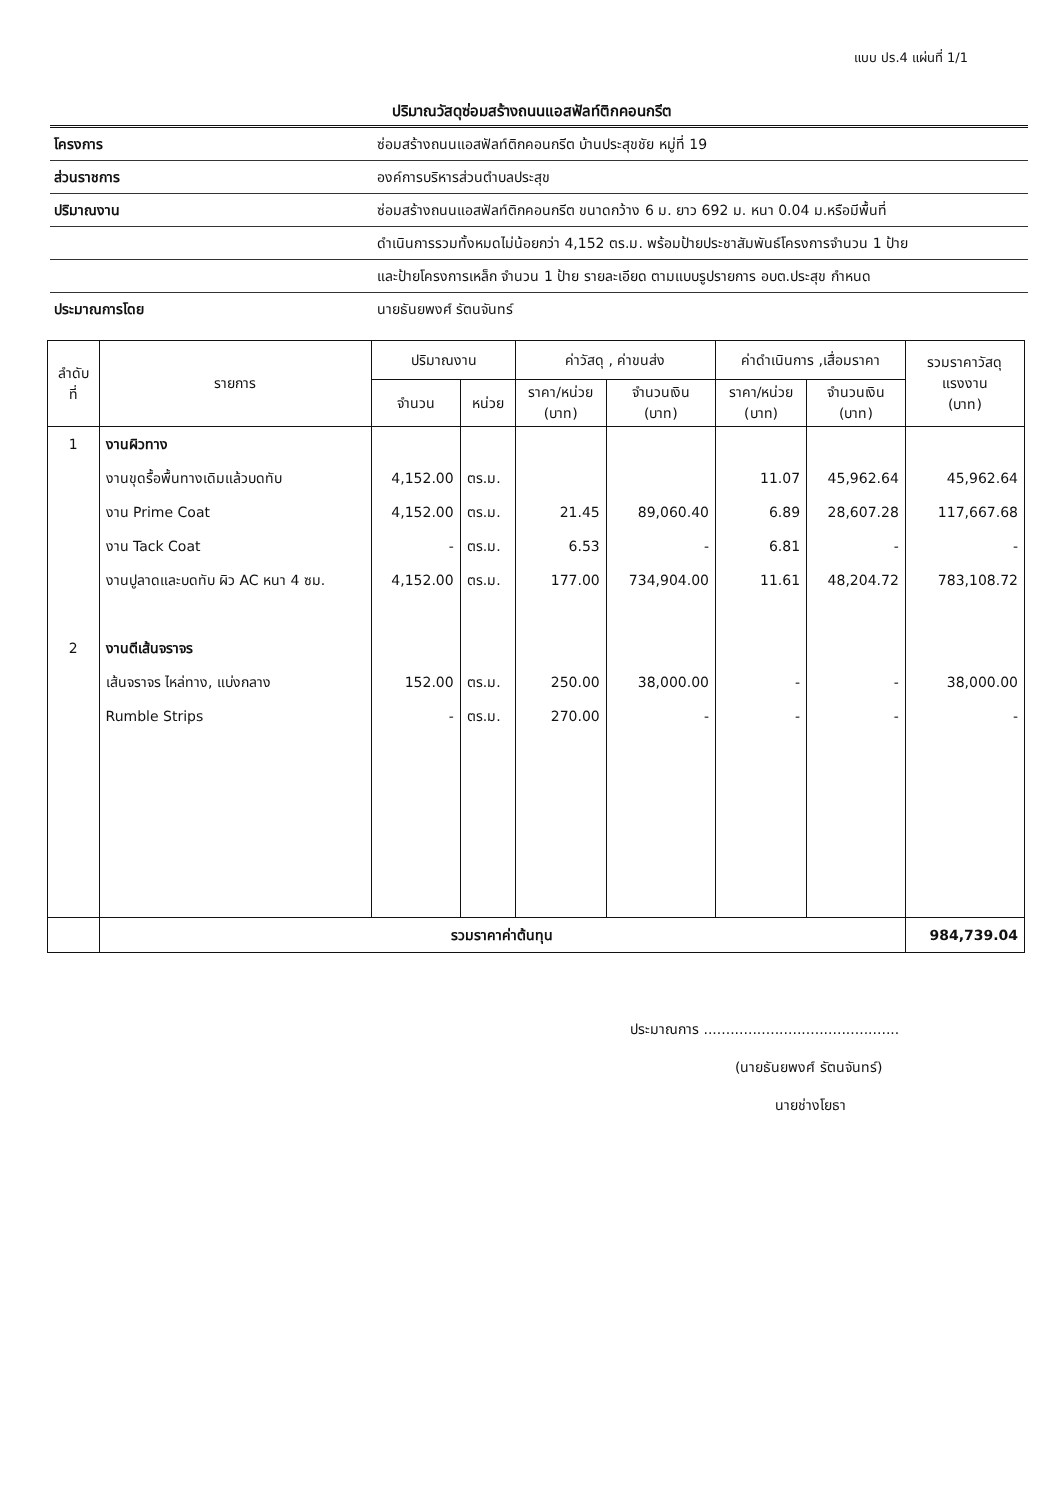แบบ ปร.4 แผ่นที่ 1/1
ปริมาณวัสดุซ่อมสร้างถนนแอสฟัลท์ติกคอนกรีต
| โครงการ | ซ่อมสร้างถนนแอสฟัลท์ติกคอนกรีต บ้านประสุขชัย หมู่ที่ 19 |
| ส่วนราชการ | องค์การบริหารส่วนตำบลประสุข |
| ปริมาณงาน | ซ่อมสร้างถนนแอสฟัลท์ติกคอนกรีต ขนาดกว้าง 6 ม. ยาว 692 ม. หนา 0.04 ม.หรือมีพื้นที่ |
| | ดำเนินการรวมทั้งหมดไม่น้อยกว่า 4,152 ตร.ม. พร้อมป้ายประชาสัมพันธ์โครงการจำนวน 1 ป้าย |
| | และป้ายโครงการเหล็ก จำนวน 1 ป้าย รายละเอียด ตามแบบรูปรายการ อบต.ประสุข กำหนด |
| ประมาณการโดย | นายธันยพงศ์ รัตนจันทร์ |
| ลำดับ ที่ | รายการ | ปริมาณงาน | | ค่าวัสดุ , ค่าขนส่ง | | ค่าดำเนินการ ,เสื่อมราคา | | รวมราคาวัสดุ แรงงาน (บาท) |
| --- | --- | --- | --- | --- | --- | --- | --- | --- |
| | | จำนวน | หน่วย | ราคา/หน่วย (บาท) | จำนวนเงิน (บาท) | ราคา/หน่วย (บาท) | จำนวนเงิน (บาท) | |
| 1 | งานผิวทาง | | | | | | | |
| | งานขุดรื้อพื้นทางเดิมแล้วบดทับ | 4,152.00 | ตร.ม. | | | 11.07 | 45,962.64 | 45,962.64 |
| | งาน Prime Coat | 4,152.00 | ตร.ม. | 21.45 | 89,060.40 | 6.89 | 28,607.28 | 117,667.68 |
| | งาน Tack Coat | - | ตร.ม. | 6.53 | - | 6.81 | - | - |
| | งานปูลาดและบดทับ ผิว AC หนา 4 ซม. | 4,152.00 | ตร.ม. | 177.00 | 734,904.00 | 11.61 | 48,204.72 | 783,108.72 |
| 2 | งานตีเส้นจราจร | | | | | | | |
| | เส้นจราจร ไหล่ทาง, แบ่งกลาง | 152.00 | ตร.ม. | 250.00 | 38,000.00 | - | - | 38,000.00 |
| | Rumble Strips | - | ตร.ม. | 270.00 | - | - | - | - |
| | รวมราคาค่าต้นทุน | | | | | | | 984,739.04 |
ประมาณการ ............................................
(นายธันยพงศ์ รัตนจันทร์)
นายช่างโยธา